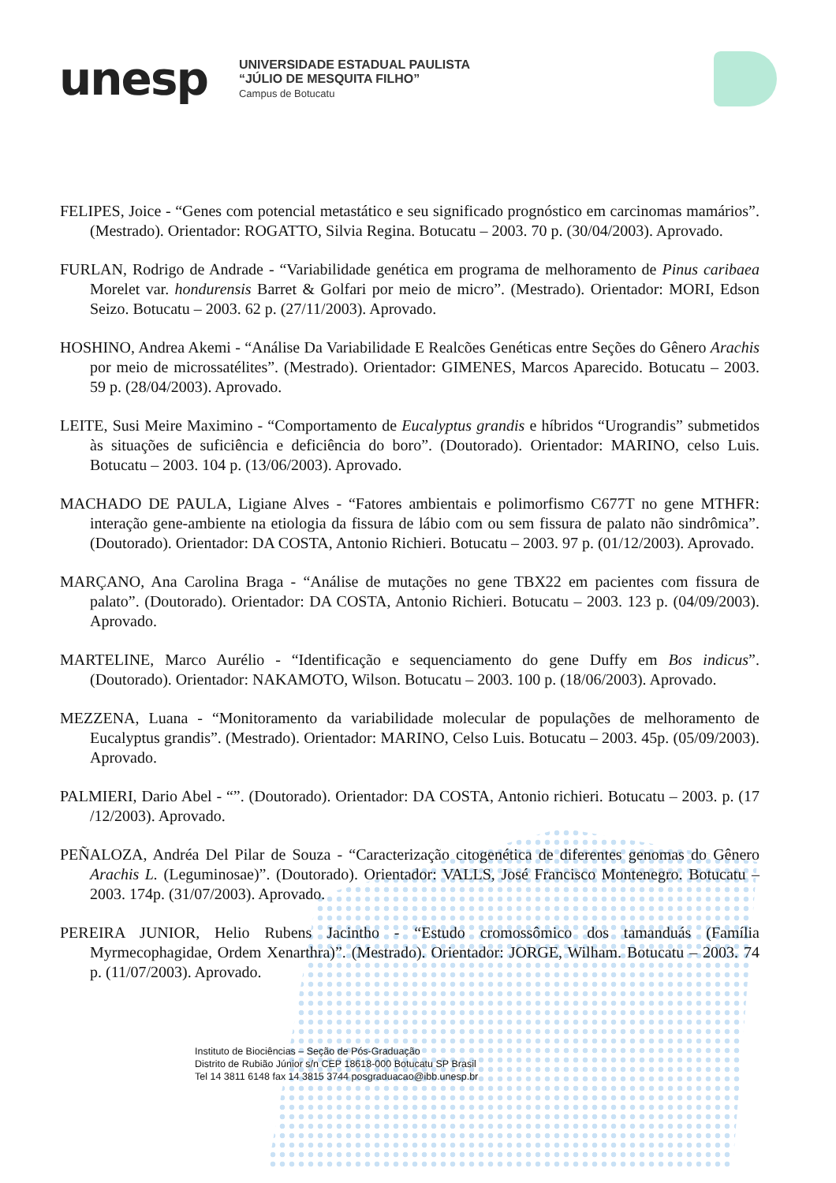unesp
UNIVERSIDADE ESTADUAL PAULISTA
“JÚLIO DE MESQUITA FILHO”
Campus de Botucatu
FELIPES, Joice - “Genes com potencial metastático e seu significado prognóstico em carcinomas mamários”. (Mestrado). Orientador: ROGATTO, Silvia Regina. Botucatu – 2003. 70 p. (30/04/2003). Aprovado.
FURLAN, Rodrigo de Andrade - “Variabilidade genética em programa de melhoramento de Pinus caribaea Morelet var. hondurensis Barret & Golfari por meio de micro”. (Mestrado). Orientador: MORI, Edson Seizo. Botucatu – 2003. 62 p. (27/11/2003). Aprovado.
HOSHINO, Andrea Akemi - “Análise Da Variabilidade E Realcões Genéticas entre Seções do Gênero Arachis por meio de microssatélites”. (Mestrado). Orientador: GIMENES, Marcos Aparecido. Botucatu – 2003. 59 p. (28/04/2003). Aprovado.
LEITE, Susi Meire Maximino - “Comportamento de Eucalyptus grandis e híbridos “Urograndis” submetidos às situações de suficiência e deficiência do boro”. (Doutorado). Orientador: MARINO, celso Luis. Botucatu – 2003. 104 p. (13/06/2003). Aprovado.
MACHADO DE PAULA, Ligiane Alves - “Fatores ambientais e polimorfismo C677T no gene MTHFR: interação gene-ambiente na etiologia da fissura de lábio com ou sem fissura de palato não sindrômica”. (Doutorado). Orientador: DA COSTA, Antonio Richieri. Botucatu – 2003. 97 p. (01/12/2003). Aprovado.
MARÇANO, Ana Carolina Braga - “Análise de mutações no gene TBX22 em pacientes com fissura de palato”. (Doutorado). Orientador: DA COSTA, Antonio Richieri. Botucatu – 2003. 123 p. (04/09/2003). Aprovado.
MARTELINE, Marco Aurélio - “Identificação e sequenciamento do gene Duffy em Bos indicus”. (Doutorado). Orientador: NAKAMOTO, Wilson. Botucatu – 2003. 100 p. (18/06/2003). Aprovado.
MEZZENA, Luana - “Monitoramento da variabilidade molecular de populações de melhoramento de Eucalyptus grandis”. (Mestrado). Orientador: MARINO, Celso Luis. Botucatu – 2003. 45p. (05/09/2003). Aprovado.
PALMIERI, Dario Abel - “”. (Doutorado). Orientador: DA COSTA, Antonio richieri. Botucatu – 2003. p. (17 /12/2003). Aprovado.
PEÑALOZA, Andréa Del Pilar de Souza - “Caracterização citogenética de diferentes genomas do Gênero Arachis L. (Leguminosae)”. (Doutorado). Orientador: VALLS, José Francisco Montenegro. Botucatu – 2003. 174p. (31/07/2003). Aprovado.
PEREIRA JUNIOR, Helio Rubens Jacintho - “Estudo cromossômico dos tamanduás (Família Myrmecophagidae, Ordem Xenarthra)”. (Mestrado). Orientador: JORGE, Wilham. Botucatu – 2003. 74 p. (11/07/2003). Aprovado.
Instituto de Biociências – Seção de Pós-Graduação
Distrito de Rubião Júnior s/n CEP 18618-000 Botucatu SP Brasil
Tel 14 3811 6148 fax 14 3815 3744 posgraduacao@ibb.unesp.br